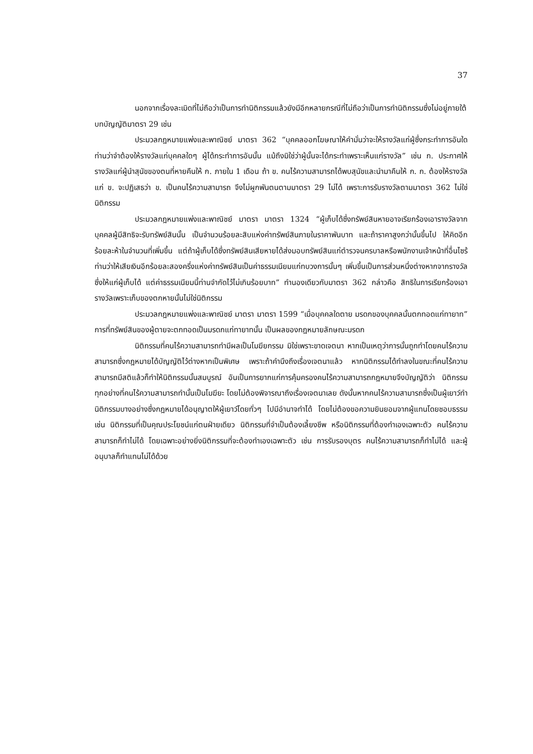37
นอกจากเรื่องละเมิดที่ไม่ถือว่าเป็นการทำนิติกรรมแล้วยังมีอีกหลายกรณีที่ไม่ถือว่าเป็นการทำนิติกรรมซึ่งไม่อยู่ภายใต้บทบัญญัติมาตรา 29 เช่น
ประมวลกฎหมายแพ่งและพาณิชย์ มาตรา 362 “บุคคลออกโฆษณาให้คำมั่นว่าจะให้รางวัลแก่ผู้ซึ่งกระทำการอันใดท่านว่าจำต้องให้รางวัลแก่บุคคลใดๆ ผู้ได้กระทำการอันนั้น แม้ถึงมิใช่ว่าผู้นั้นจะได้กระทำเพราะเห็นแก่รางวัล” เช่น ก. ประกาศให้รางวัลแก่ผู้นำสุนัขของตนที่หายคืนให้ ก. ภายใน 1 เดือน ถ้า ข. คนไร้ความสามารถได้พบสุนัขและนำมาคืนให้ ก. ก. ต้องให้รางวัลแก่ ข. จะปฏิเสธว่า ข. เป็นคนไร้ความสามารถ จึงไม่ผูกพันตนตามมาตรา 29 ไม่ได้ เพราะการรับรางวัลตามมาตรา 362 ไม่ใช่นิติกรรม
ประมวลกฎหมายแพ่งและพาณิชย์ มาตรา มาตรา 1324 “ผู้เก็บได้ซึ่งทรัพย์สินหายอาจเรียกร้องเอารางวัลจากบุคคลผู้มีสิทธิจะรับทรัพย์สินนั้น เป็นจำนวนร้อยละสิบแห่งค่าทรัพย์สินภายในราคาพันบาท และถ้าราคาสูงกว่านั้นขึ้นไป ให้คิดอีกร้อยละห้าในจำนวนที่เพิ่มขึ้น แต่ถ้าผู้เก็บได้ซึ่งทรัพย์สินเสียหายได้ส่งมอบทรัพย์สินแก่ตำรวจนครบาลหรือพนักงานเจ้าหน้าที่อื่นไซร้ท่านว่าให้เสียเงินอีกร้อยละสองครึ่งแห่งค่าทรัพย์สินเป็นค่าธรรมเนียมแก่ทบวงการนั้นๆ เพิ่มขึ้นเป็นการส่วนหนึ่งต่างหากจากรางวัลซึ่งให้แก่ผู้เก็บได้ แต่ค่าธรรมเนียมนี้ท่านจำกัดไว้ไม่เกินร้อยบาท” ทำนองเดียวกับมาตรา 362 กล่าวคือ สิทธิในการเรียกร้องเอารางวัลเพราะเก็บของตกหายนั้นไม่ใช่นิติกรรม
ประมวลกฎหมายแพ่งและพาณิชย์ มาตรา มาตรา 1599 “เมื่อบุคคลใดตาย มรดกของบุคคลนั้นตกทอดแก่ทายาท” การที่ทรัพย์สินของผู้ตายจะตกทอดเป็นมรดกแก่ทายาทนั้น เป็นผลของกฎหมายลักษณะมรดก
นิติกรรมที่คนไร้ความสามารถทำมีผลเป็นโมฆียกรรม มิใช่เพราะขาดเจตนา หากเป็นเหตุว่าการนั้นถูกทำโดยคนไร้ความสามารถซึ่งกฎหมายได้บัญญัติไว้ต่างหากเป็นพิเศษ เพราะถ้าคำนึงถึงเรื่องเจตนาแล้ว หากนิติกรรมได้ทำลงในขณะที่คนไร้ความสามารถมีสติแล้วก็ทำให้นิติกรรมนั้นสมบูรณ์ อันเป็นการยากแก่การคุ้มครองคนไร้ความสามารถกฎหมายจึงบัญญัติว่า นิติกรรมทุกอย่างที่คนไร้ความสามารถทำนั้นเป็นโมฆียะ โดยไม่ต้องพิจารณาถึงเรื่องเจตนาเลย ดังนั้นหากคนไร้ความสามารถซึ่งเป็นผู้เยาว์ทำนิติกรรมบางอย่างซึ่งกฎหมายได้อนุญาตให้ผู้เยาว์โดยทั่วๆ ไปมีอำนาจทำได้ โดยไม่ต้องขอความยินยอมจากผู้แทนโดยชอบธรรม เช่น นิติกรรมที่เป็นคุณประโยชน์แก่ตนฝ่ายเดียว นิติกรรมที่จำเป็นต้องเลี้ยงชีพ หรือนิติกรรมที่ต้องทำเองเฉพาะตัว คนไร้ความสามารถก็ทำไม่ได้ โดยเฉพาะอย่างยิ่งนิติกรรมที่จะต้องทำเองเฉพาะตัว เช่น การรับรองบุตร คนไร้ความสามารถก็ทำไม่ได้ และผู้อนุบาลก็ทำแทนไม่ได้ด้วย